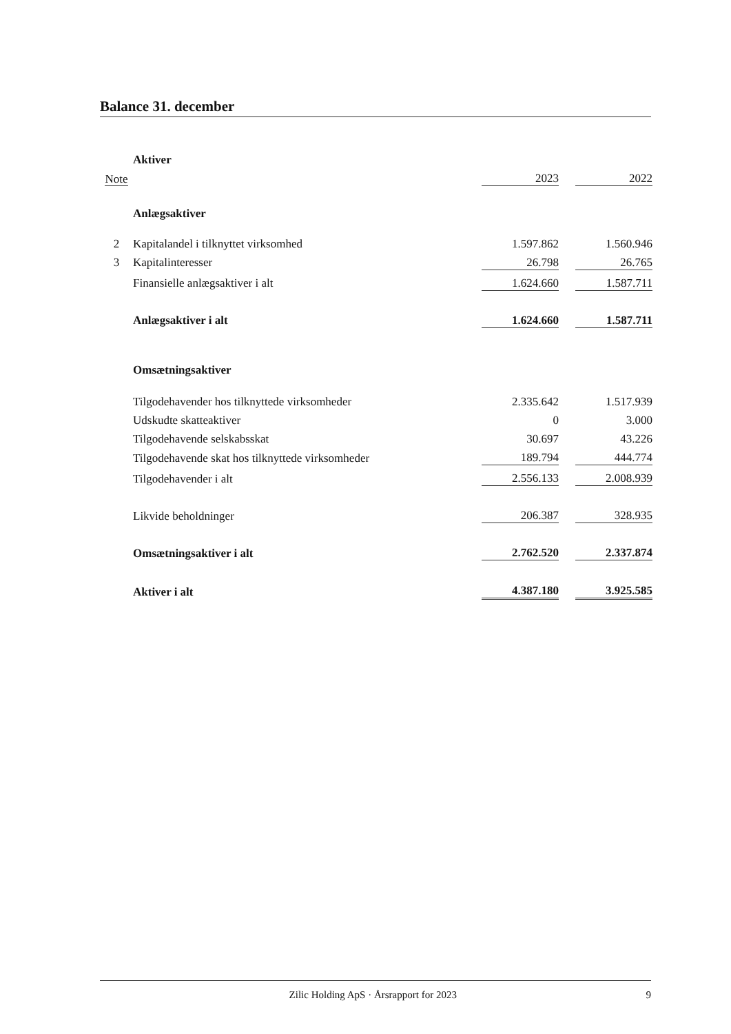Balance 31. december
| | Aktiver | | | |
| Note | | 2023 | | 2022 |
| | Anlægsaktiver | | | |
| 2 | Kapitalandel i tilknyttet virksomhed | 1.597.862 | | 1.560.946 |
| 3 | Kapitalinteresser | 26.798 | | 26.765 |
| | Finansielle anlægsaktiver i alt | 1.624.660 | | 1.587.711 |
| | Anlægsaktiver i alt | 1.624.660 | | 1.587.711 |
| | Omsætningsaktiver | | | |
| | Tilgodehavender hos tilknyttede virksomheder | 2.335.642 | | 1.517.939 |
| | Udskudte skatteaktiver | 0 | | 3.000 |
| | Tilgodehavende selskabsskat | 30.697 | | 43.226 |
| | Tilgodehavende skat hos tilknyttede virksomheder | 189.794 | | 444.774 |
| | Tilgodehavender i alt | 2.556.133 | | 2.008.939 |
| | Likvide beholdninger | 206.387 | | 328.935 |
| | Omsætningsaktiver i alt | 2.762.520 | | 2.337.874 |
| | Aktiver i alt | 4.387.180 | | 3.925.585 |
Zilic Holding ApS · Årsrapport for 2023 9